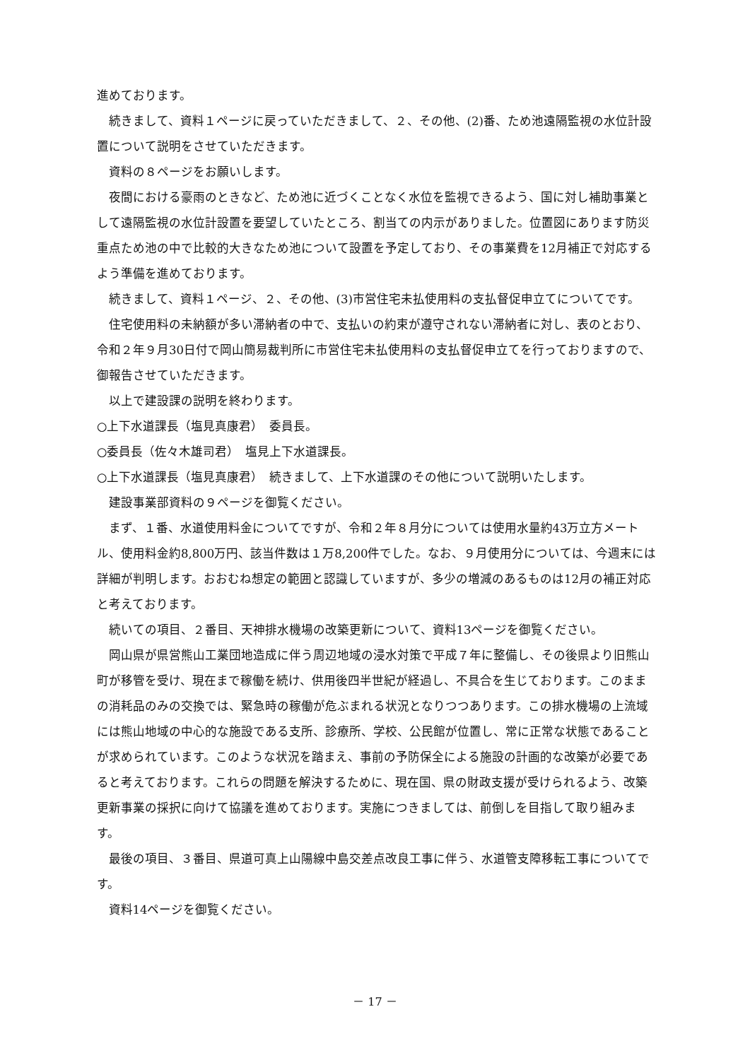進めております。
続きまして、資料１ページに戻っていただきまして、２、その他、(2)番、ため池遠隔監視の水位計設置について説明をさせていただきます。
資料の８ページをお願いします。
夜間における豪雨のときなど、ため池に近づくことなく水位を監視できるよう、国に対し補助事業として遠隔監視の水位計設置を要望していたところ、割当ての内示がありました。位置図にあります防災重点ため池の中で比較的大きなため池について設置を予定しており、その事業費を12月補正で対応するよう準備を進めております。
続きまして、資料１ページ、２、その他、(3)市営住宅未払使用料の支払督促申立てについてです。
住宅使用料の未納額が多い滞納者の中で、支払いの約束が遵守されない滞納者に対し、表のとおり、令和２年９月30日付で岡山簡易裁判所に市営住宅未払使用料の支払督促申立てを行っておりますので、御報告させていただきます。
以上で建設課の説明を終わります。
○上下水道課長（塩見真康君）　委員長。
○委員長（佐々木雄司君）　塩見上下水道課長。
○上下水道課長（塩見真康君）　続きまして、上下水道課のその他について説明いたします。
建設事業部資料の９ページを御覧ください。
まず、１番、水道使用料金についてですが、令和２年８月分については使用水量約43万立方メートル、使用料金約8,800万円、該当件数は１万8,200件でした。なお、９月使用分については、今週末には詳細が判明します。おおむね想定の範囲と認識していますが、多少の増減のあるものは12月の補正対応と考えております。
続いての項目、２番目、天神排水機場の改築更新について、資料13ページを御覧ください。
岡山県が県営熊山工業団地造成に伴う周辺地域の浸水対策で平成７年に整備し、その後県より旧熊山町が移管を受け、現在まで稼働を続け、供用後四半世紀が経過し、不具合を生じております。このままの消耗品のみの交換では、緊急時の稼働が危ぶまれる状況となりつつあります。この排水機場の上流域には熊山地域の中心的な施設である支所、診療所、学校、公民館が位置し、常に正常な状態であることが求められています。このような状況を踏まえ、事前の予防保全による施設の計画的な改築が必要であると考えております。これらの問題を解決するために、現在国、県の財政支援が受けられるよう、改築更新事業の採択に向けて協議を進めております。実施につきましては、前倒しを目指して取り組みます。
最後の項目、３番目、県道可真上山陽線中島交差点改良工事に伴う、水道管支障移転工事についてです。
資料14ページを御覧ください。
－ 17 －